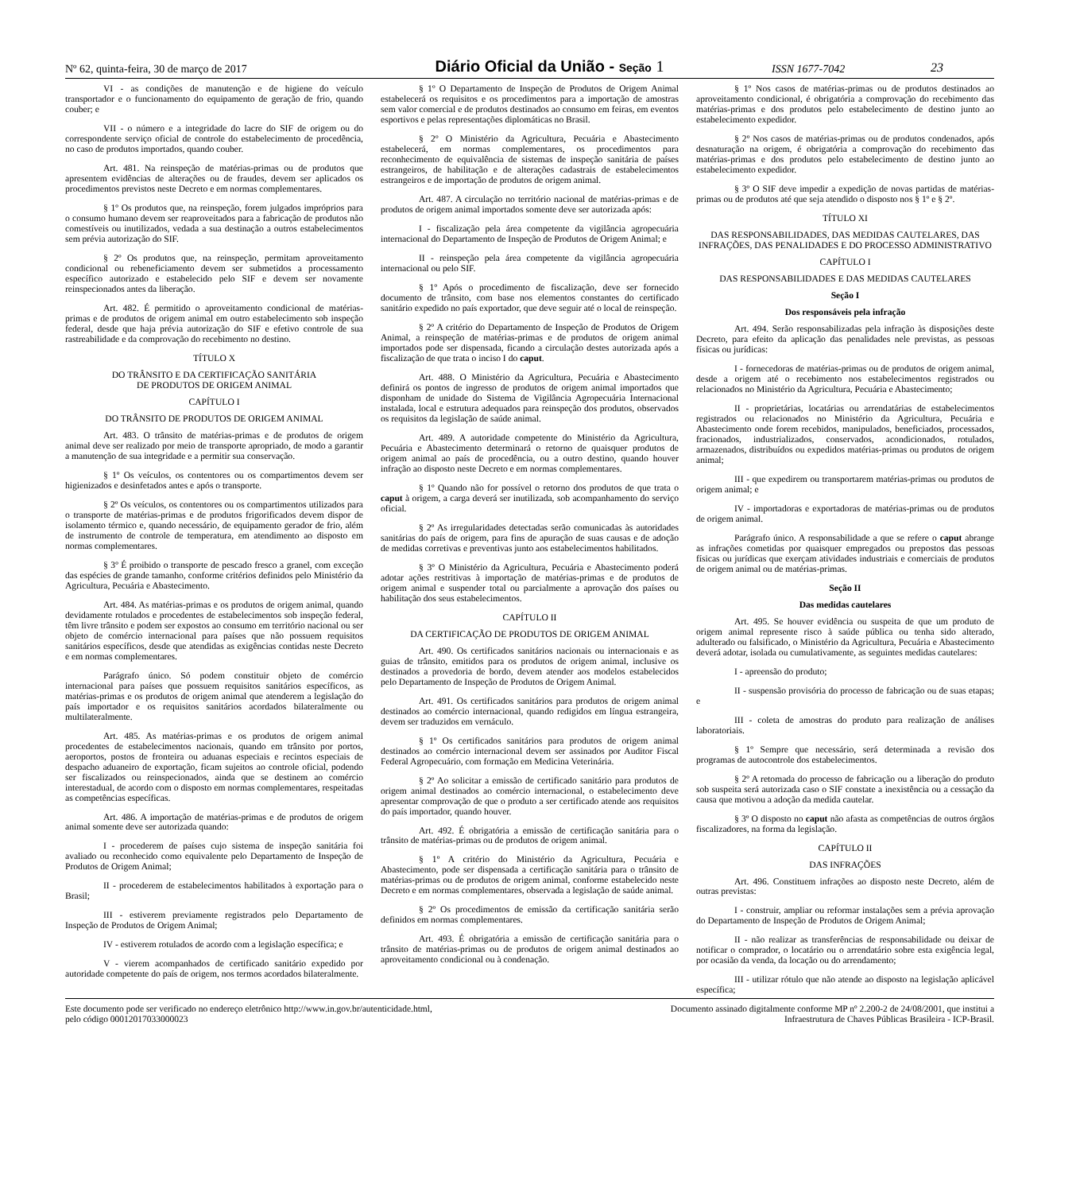Nº 62, quinta-feira, 30 de março de 2017 Diário Oficial da União - Seção 1 ISSN 1677-7042 23
VI - as condições de manutenção e de higiene do veículo transportador e o funcionamento do equipamento de geração de frio, quando couber; e
VII - o número e a integridade do lacre do SIF de origem ou do correspondente serviço oficial de controle do estabelecimento de procedência, no caso de produtos importados, quando couber.
Art. 481. Na reinspeção de matérias-primas ou de produtos que apresentem evidências de alterações ou de fraudes, devem ser aplicados os procedimentos previstos neste Decreto e em normas complementares.
§ 1º Os produtos que, na reinspeção, forem julgados impróprios para o consumo humano devem ser reaproveitados para a fabricação de produtos não comestíveis ou inutilizados, vedada a sua destinação a outros estabelecimentos sem prévia autorização do SIF.
§ 2º Os produtos que, na reinspeção, permitam aproveitamento condicional ou rebeneficiamento devem ser submetidos a processamento específico autorizado e estabelecido pelo SIF e devem ser novamente reinspecionados antes da liberação.
Art. 482. É permitido o aproveitamento condicional de matérias-primas e de produtos de origem animal em outro estabelecimento sob inspeção federal, desde que haja prévia autorização do SIF e efetivo controle de sua rastreabilidade e da comprovação do recebimento no destino.
TÍTULO X
DO TRÂNSITO E DA CERTIFICAÇÃO SANITÁRIA
DE PRODUTOS DE ORIGEM ANIMAL
CAPÍTULO I
DO TRÂNSITO DE PRODUTOS DE ORIGEM ANIMAL
Art. 483. O trânsito de matérias-primas e de produtos de origem animal deve ser realizado por meio de transporte apropriado, de modo a garantir a manutenção de sua integridade e a permitir sua conservação.
§ 1º Os veículos, os contentores ou os compartimentos devem ser higienizados e desinfetados antes e após o transporte.
§ 2º Os veículos, os contentores ou os compartimentos utilizados para o transporte de matérias-primas e de produtos frigorificados devem dispor de isolamento térmico e, quando necessário, de equipamento gerador de frio, além de instrumento de controle de temperatura, em atendimento ao disposto em normas complementares.
§ 3º É proibido o transporte de pescado fresco a granel, com exceção das espécies de grande tamanho, conforme critérios definidos pelo Ministério da Agricultura, Pecuária e Abastecimento.
Art. 484. As matérias-primas e os produtos de origem animal, quando devidamente rotulados e procedentes de estabelecimentos sob inspeção federal, têm livre trânsito e podem ser expostos ao consumo em território nacional ou ser objeto de comércio internacional para países que não possuem requisitos sanitários específicos, desde que atendidas as exigências contidas neste Decreto e em normas complementares.
Parágrafo único. Só podem constituir objeto de comércio internacional para países que possuem requisitos sanitários específicos, as matérias-primas e os produtos de origem animal que atenderem a legislação do país importador e os requisitos sanitários acordados bilateralmente ou multilateralmente.
Art. 485. As matérias-primas e os produtos de origem animal procedentes de estabelecimentos nacionais, quando em trânsito por portos, aeroportos, postos de fronteira ou aduanas especiais e recintos especiais de despacho aduaneiro de exportação, ficam sujeitos ao controle oficial, podendo ser fiscalizados ou reinspecionados, ainda que se destinem ao comércio interestadual, de acordo com o disposto em normas complementares, respeitadas as competências específicas.
Art. 486. A importação de matérias-primas e de produtos de origem animal somente deve ser autorizada quando:
I - procederem de países cujo sistema de inspeção sanitária foi avaliado ou reconhecido como equivalente pelo Departamento de Inspeção de Produtos de Origem Animal;
II - procederem de estabelecimentos habilitados à exportação para o Brasil;
III - estiverem previamente registrados pelo Departamento de Inspeção de Produtos de Origem Animal;
IV - estiverem rotulados de acordo com a legislação específica; e
V - vierem acompanhados de certificado sanitário expedido por autoridade competente do país de origem, nos termos acordados bilateralmente.
§ 1º O Departamento de Inspeção de Produtos de Origem Animal estabelecerá os requisitos e os procedimentos para a importação de amostras sem valor comercial e de produtos destinados ao consumo em feiras, em eventos esportivos e pelas representações diplomáticas no Brasil.
§ 2º O Ministério da Agricultura, Pecuária e Abastecimento estabelecerá, em normas complementares, os procedimentos para reconhecimento de equivalência de sistemas de inspeção sanitária de países estrangeiros, de habilitação e de alterações cadastrais de estabelecimentos estrangeiros e de importação de produtos de origem animal.
Art. 487. A circulação no território nacional de matérias-primas e de produtos de origem animal importados somente deve ser autorizada após:
I - fiscalização pela área competente da vigilância agropecuária internacional do Departamento de Inspeção de Produtos de Origem Animal; e
II - reinspeção pela área competente da vigilância agropecuária internacional ou pelo SIF.
§ 1º Após o procedimento de fiscalização, deve ser fornecido documento de trânsito, com base nos elementos constantes do certificado sanitário expedido no país exportador, que deve seguir até o local de reinspeção.
§ 2º A critério do Departamento de Inspeção de Produtos de Origem Animal, a reinspeção de matérias-primas e de produtos de origem animal importados pode ser dispensada, ficando a circulação destes autorizada após a fiscalização de que trata o inciso I do caput.
Art. 488. O Ministério da Agricultura, Pecuária e Abastecimento definirá os pontos de ingresso de produtos de origem animal importados que disponham de unidade do Sistema de Vigilância Agropecuária Internacional instalada, local e estrutura adequados para reinspeção dos produtos, observados os requisitos da legislação de saúde animal.
Art. 489. A autoridade competente do Ministério da Agricultura, Pecuária e Abastecimento determinará o retorno de quaisquer produtos de origem animal ao país de procedência, ou a outro destino, quando houver infração ao disposto neste Decreto e em normas complementares.
§ 1º Quando não for possível o retorno dos produtos de que trata o caput à origem, a carga deverá ser inutilizada, sob acompanhamento do serviço oficial.
§ 2º As irregularidades detectadas serão comunicadas às autoridades sanitárias do país de origem, para fins de apuração de suas causas e de adoção de medidas corretivas e preventivas junto aos estabelecimentos habilitados.
§ 3º O Ministério da Agricultura, Pecuária e Abastecimento poderá adotar ações restritivas à importação de matérias-primas e de produtos de origem animal e suspender total ou parcialmente a aprovação dos países ou habilitação dos seus estabelecimentos.
CAPÍTULO II
DA CERTIFICAÇÃO DE PRODUTOS DE ORIGEM ANIMAL
Art. 490. Os certificados sanitários nacionais ou internacionais e as guias de trânsito, emitidos para os produtos de origem animal, inclusive os destinados a provedoria de bordo, devem atender aos modelos estabelecidos pelo Departamento de Inspeção de Produtos de Origem Animal.
Art. 491. Os certificados sanitários para produtos de origem animal destinados ao comércio internacional, quando redigidos em língua estrangeira, devem ser traduzidos em vernáculo.
§ 1º Os certificados sanitários para produtos de origem animal destinados ao comércio internacional devem ser assinados por Auditor Fiscal Federal Agropecuário, com formação em Medicina Veterinária.
§ 2º Ao solicitar a emissão de certificado sanitário para produtos de origem animal destinados ao comércio internacional, o estabelecimento deve apresentar comprovação de que o produto a ser certificado atende aos requisitos do país importador, quando houver.
Art. 492. É obrigatória a emissão de certificação sanitária para o trânsito de matérias-primas ou de produtos de origem animal.
§ 1º A critério do Ministério da Agricultura, Pecuária e Abastecimento, pode ser dispensada a certificação sanitária para o trânsito de matérias-primas ou de produtos de origem animal, conforme estabelecido neste Decreto e em normas complementares, observada a legislação de saúde animal.
§ 2º Os procedimentos de emissão da certificação sanitária serão definidos em normas complementares.
Art. 493. É obrigatória a emissão de certificação sanitária para o trânsito de matérias-primas ou de produtos de origem animal destinados ao aproveitamento condicional ou à condenação.
§ 1º Nos casos de matérias-primas ou de produtos destinados ao aproveitamento condicional, é obrigatória a comprovação do recebimento das matérias-primas e dos produtos pelo estabelecimento de destino junto ao estabelecimento expedidor.
§ 2º Nos casos de matérias-primas ou de produtos condenados, após desnaturação na origem, é obrigatória a comprovação do recebimento das matérias-primas e dos produtos pelo estabelecimento de destino junto ao estabelecimento expedidor.
§ 3º O SIF deve impedir a expedição de novas partidas de matérias-primas ou de produtos até que seja atendido o disposto nos § 1º e § 2º.
TÍTULO XI
DAS RESPONSABILIDADES, DAS MEDIDAS CAUTELARES, DAS INFRAÇÕES, DAS PENALIDADES E DO PROCESSO ADMINISTRATIVO
CAPÍTULO I
DAS RESPONSABILIDADES E DAS MEDIDAS CAUTELARES
Seção I
Dos responsáveis pela infração
Art. 494. Serão responsabilizadas pela infração às disposições deste Decreto, para efeito da aplicação das penalidades nele previstas, as pessoas físicas ou jurídicas:
I - fornecedoras de matérias-primas ou de produtos de origem animal, desde a origem até o recebimento nos estabelecimentos registrados ou relacionados no Ministério da Agricultura, Pecuária e Abastecimento;
II - proprietárias, locatárias ou arrendatárias de estabelecimentos registrados ou relacionados no Ministério da Agricultura, Pecuária e Abastecimento onde forem recebidos, manipulados, beneficiados, processados, fracionados, industrializados, conservados, acondicionados, rotulados, armazenados, distribuídos ou expedidos matérias-primas ou produtos de origem animal;
III - que expedirem ou transportarem matérias-primas ou produtos de origem animal; e
IV - importadoras e exportadoras de matérias-primas ou de produtos de origem animal.
Parágrafo único. A responsabilidade a que se refere o caput abrange as infrações cometidas por quaisquer empregados ou prepostos das pessoas físicas ou jurídicas que exerçam atividades industriais e comerciais de produtos de origem animal ou de matérias-primas.
Seção II
Das medidas cautelares
Art. 495. Se houver evidência ou suspeita de que um produto de origem animal represente risco à saúde pública ou tenha sido alterado, adulterado ou falsificado, o Ministério da Agricultura, Pecuária e Abastecimento deverá adotar, isolada ou cumulativamente, as seguintes medidas cautelares:
I - apreensão do produto;
II - suspensão provisória do processo de fabricação ou de suas etapas; e
III - coleta de amostras do produto para realização de análises laboratoriais.
§ 1º Sempre que necessário, será determinada a revisão dos programas de autocontrole dos estabelecimentos.
§ 2º A retomada do processo de fabricação ou a liberação do produto sob suspeita será autorizada caso o SIF constate a inexistência ou a cessação da causa que motivou a adoção da medida cautelar.
§ 3º O disposto no caput não afasta as competências de outros órgãos fiscalizadores, na forma da legislação.
CAPÍTULO II
DAS INFRAÇÕES
Art. 496. Constituem infrações ao disposto neste Decreto, além de outras previstas:
I - construir, ampliar ou reformar instalações sem a prévia aprovação do Departamento de Inspeção de Produtos de Origem Animal;
II - não realizar as transferências de responsabilidade ou deixar de notificar o comprador, o locatário ou o arrendatário sobre esta exigência legal, por ocasião da venda, da locação ou do arrendamento;
III - utilizar rótulo que não atende ao disposto na legislação aplicável específica;
Este documento pode ser verificado no endereço eletrônico http://www.in.gov.br/autenticidade.html,
pelo código 00012017033000023
Documento assinado digitalmente conforme MP nº 2.200-2 de 24/08/2001, que institui a
Infraestrutura de Chaves Públicas Brasileira - ICP-Brasil.